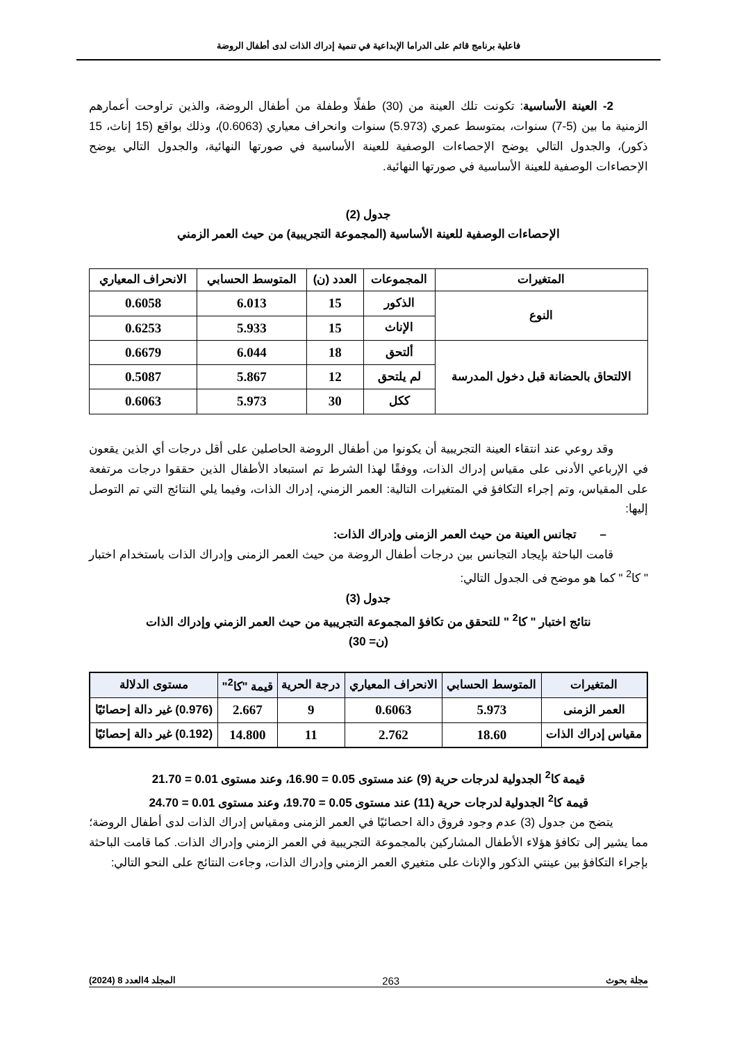فاعلية برنامج قائم على الدراما الإبداعية في تنمية إدراك الذات لدى أطفال الروضة
2- العينة الأساسية: تكونت تلك العينة من (30) طفلًا وطفلة من أطفال الروضة، والذين تراوحت أعمارهم الزمنية ما بين (5-7) سنوات، بمتوسط عمري (5.973) سنوات وانحراف معياري (0.6063)، وذلك بواقع (15 إناث، 15 ذكور)، والجدول التالي يوضح الإحصاءات الوصفية للعينة الأساسية في صورتها النهائية، والجدول التالي يوضح الإحصاءات الوصفية للعينة الأساسية في صورتها النهائية.
جدول (2)
الإحصاءات الوصفية للعينة الأساسية (المجموعة التجريبية) من حيث العمر الزمني
| المتغيرات | المجموعات | العدد (ن) | المتوسط الحسابي | الانحراف المعياري |
| --- | --- | --- | --- | --- |
| النوع | الذكور | 15 | 6.013 | 0.6058 |
| | الإناث | 15 | 5.933 | 0.6253 |
| الالتحاق بالحضانة قبل دخول المدرسة | ألتحق | 18 | 6.044 | 0.6679 |
| | لم يلتحق | 12 | 5.867 | 0.5087 |
| | ككل | 30 | 5.973 | 0.6063 |
وقد روعي عند انتقاء العينة التجريبية أن يكونوا من أطفال الروضة الحاصلين على أقل درجات أي الذين يقعون في الإرباعي الأدنى على مقياس إدراك الذات، ووفقًا لهذا الشرط تم استبعاد الأطفال الذين حققوا درجات مرتفعة على المقياس، وتم إجراء التكافؤ في المتغيرات التالية: العمر الزمني، إدراك الذات، وفيما يلي النتائج التي تم التوصل إليها:
– تجانس العينة من حيث العمر الزمنى وإدراك الذات:
قامت الباحثة بإيجاد التجانس بين درجات أطفال الروضة من حيث العمر الزمنى وإدراك الذات باستخدام اختبار " كا<sup>2</sup> " كما هو موضح فى الجدول التالي:
جدول (3)
نتائج اختبار " كا<sup>2</sup> " للتحقق من تكافؤ المجموعة التجريبية من حيث العمر الزمني وإدراك الذات
(ن= 30)
| المتغيرات | المتوسط الحسابي | الانحراف المعياري | درجة الحرية | قيمة "كا<sup>2</sup>" | مستوى الدلالة |
| --- | --- | --- | --- | --- | --- |
| العمر الزمنى | 5.973 | 0.6063 | 9 | 2.667 | (0.976) غير دالة إحصائيًا |
| مقياس إدراك الذات | 18.60 | 2.762 | 11 | 14.800 | (0.192) غير دالة إحصائيًا |
قيمة كا<sup>2</sup> الجدولية لدرجات حرية (9) عند مستوى 0.05 = 16.90، وعند مستوى 0.01 = 21.70
قيمة كا<sup>2</sup> الجدولية لدرجات حرية (11) عند مستوى 0.05 = 19.70، وعند مستوى 0.01 = 24.70
يتضح من جدول (3) عدم وجود فروق دالة احصائيًا في العمر الزمنى ومقياس إدراك الذات لدى أطفال الروضة؛ مما يشير إلى تكافؤ هؤلاء الأطفال المشاركين بالمجموعة التجريبية في العمر الزمني وإدراك الذات. كما قامت الباحثة بإجراء التكافؤ بين عينتي الذكور والإناث على متغيري العمر الزمني وإدراك الذات، وجاءت النتائج على النحو التالي:
مجلة بحوث 263 المجلد 4العدد 8 (2024)